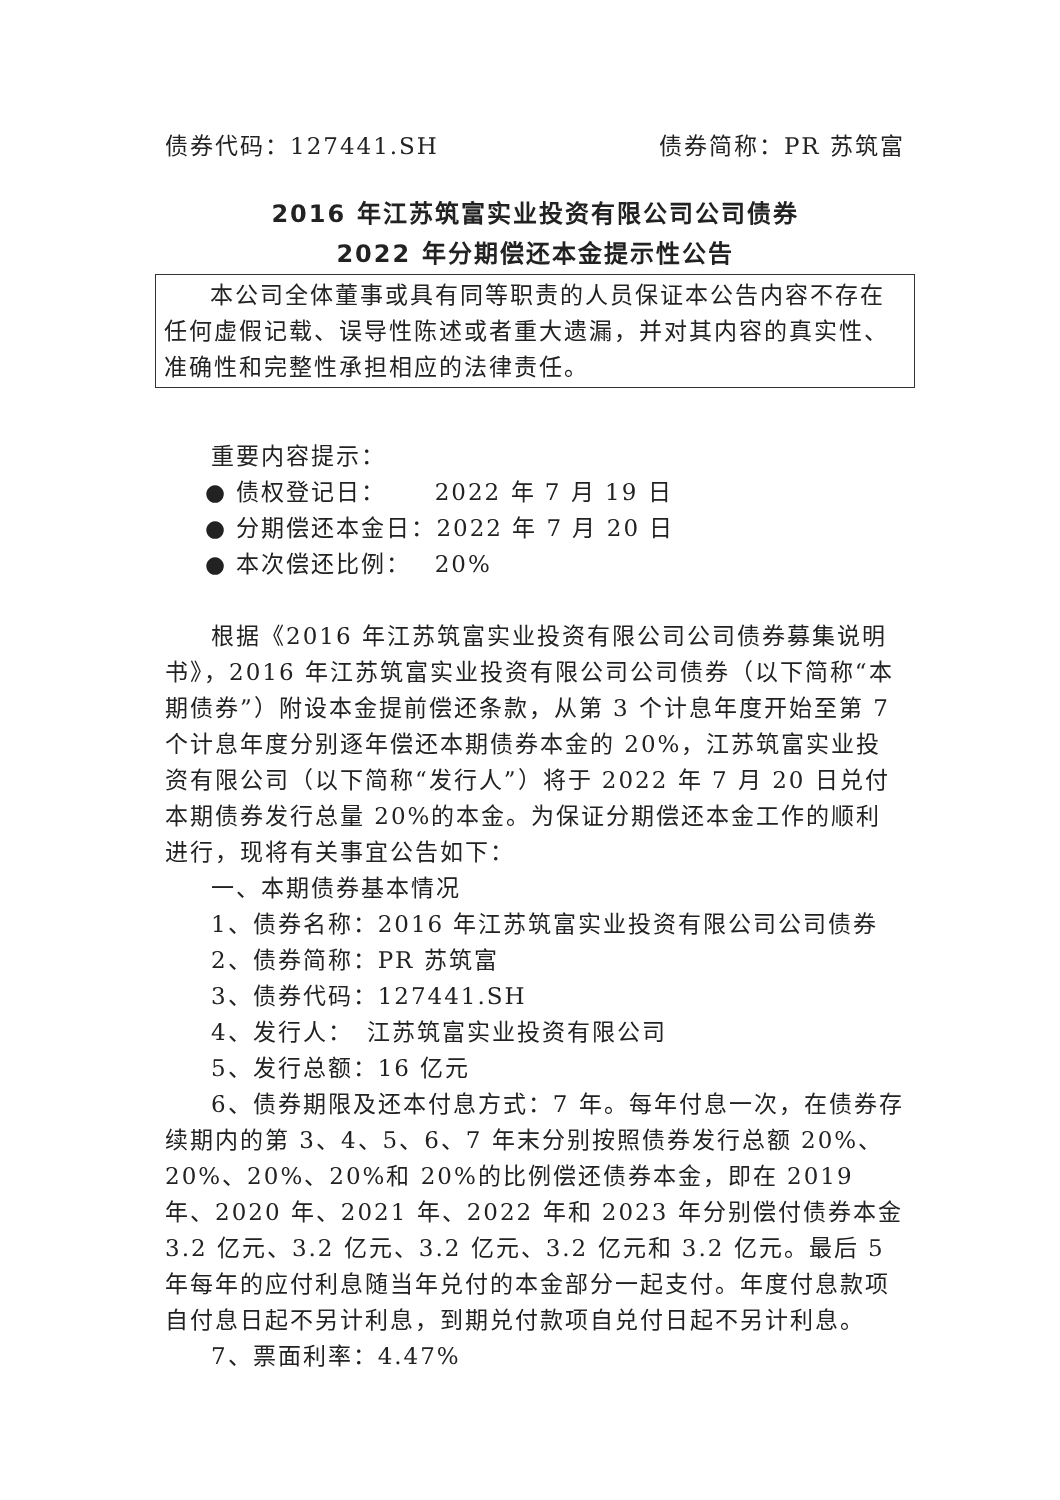债券代码：127441.SH 债券简称：PR 苏筑富
2016 年江苏筑富实业投资有限公司公司债券
2022 年分期偿还本金提示性公告
本公司全体董事或具有同等职责的人员保证本公告内容不存在任何虚假记载、误导性陈述或者重大遗漏，并对其内容的真实性、准确性和完整性承担相应的法律责任。
重要内容提示：
● 债权登记日：　　 2022 年 7 月 19 日
● 分期偿还本金日：2022 年 7 月 20 日
● 本次偿还比例：　 20%
根据《2016 年江苏筑富实业投资有限公司公司债券募集说明书》，2016 年江苏筑富实业投资有限公司公司债券（以下简称“本期债券”）附设本金提前偿还条款，从第 3 个计息年度开始至第 7 个计息年度分别逐年偿还本期债券本金的 20%，江苏筑富实业投资有限公司（以下简称“发行人”）将于 2022 年 7 月 20 日兑付本期债券发行总量 20%的本金。为保证分期偿还本金工作的顺利进行，现将有关事宜公告如下：
一、本期债券基本情况
1、债券名称：2016 年江苏筑富实业投资有限公司公司债券
2、债券简称：PR 苏筑富
3、债券代码：127441.SH
4、发行人：　江苏筑富实业投资有限公司
5、发行总额：16 亿元
6、债券期限及还本付息方式：7 年。每年付息一次，在债券存续期内的第 3、4、5、6、7 年末分别按照债券发行总额 20%、20%、20%、20%和 20%的比例偿还债券本金，即在 2019 年、2020 年、2021 年、2022 年和 2023 年分别偿付债券本金 3.2 亿元、3.2 亿元、3.2 亿元、3.2 亿元和 3.2 亿元。最后 5 年每年的应付利息随当年兑付的本金部分一起支付。年度付息款项自付息日起不另计利息，到期兑付款项自兑付日起不另计利息。
7、票面利率：4.47%